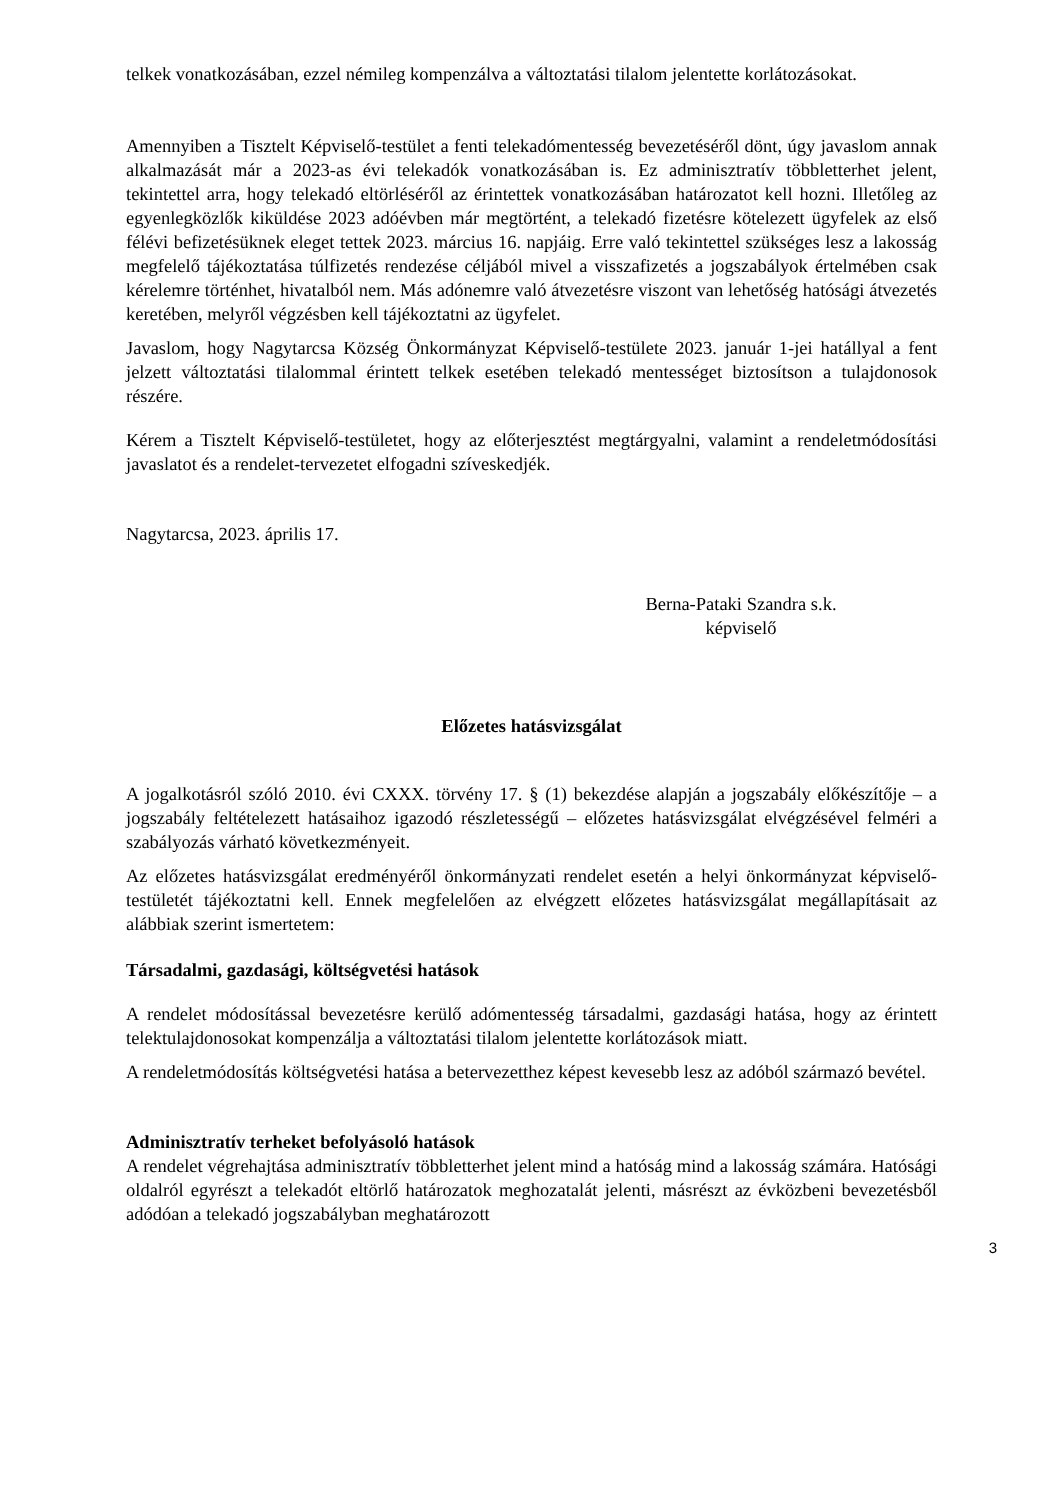telkek vonatkozásában, ezzel némileg kompenzálva a változtatási tilalom jelentette korlátozásokat.
Amennyiben a Tisztelt Képviselő-testület a fenti telekadómentesség bevezetéséről dönt, úgy javaslom annak alkalmazását már a 2023-as évi telekadók vonatkozásában is. Ez adminisztratív többletterhet jelent, tekintettel arra, hogy telekadó eltörléséről az érintettek vonatkozásában határozatot kell hozni. Illetőleg az egyenlegközlők kiküldése 2023 adóévben már megtörtént, a telekadó fizetésre kötelezett ügyfelek az első félévi befizetésüknek eleget tettek 2023. március 16. napjáig. Erre való tekintettel szükséges lesz a lakosság megfelelő tájékoztatása túlfizetés rendezése céljából mivel a visszafizetés a jogszabályok értelmében csak kérelemre történhet, hivatalból nem. Más adónemre való átvezetésre viszont van lehetőség hatósági átvezetés keretében, melyről végzésben kell tájékoztatni az ügyfelet.
Javaslom, hogy Nagytarcsa Község Önkormányzat Képviselő-testülete 2023. január 1-jei hatállyal a fent jelzett változtatási tilalommal érintett telkek esetében telekadó mentességet biztosítson a tulajdonosok részére.
Kérem a Tisztelt Képviselő-testületet, hogy az előterjesztést megtárgyalni, valamint a rendeletmódosítási javaslatot és a rendelet-tervezetet elfogadni szíveskedjék.
Nagytarcsa, 2023. április 17.
Berna-Pataki Szandra s.k.
képviselő
Előzetes hatásvizsgálat
A jogalkotásról szóló 2010. évi CXXX. törvény 17. § (1) bekezdése alapján a jogszabály előkészítője – a jogszabály feltételezett hatásaihoz igazodó részletességű – előzetes hatásvizsgálat elvégzésével felméri a szabályozás várható következményeit.
Az előzetes hatásvizsgálat eredményéről önkormányzati rendelet esetén a helyi önkormányzat képviselő-testületét tájékoztatni kell. Ennek megfelelően az elvégzett előzetes hatásvizsgálat megállapításait az alábbiak szerint ismertetem:
Társadalmi, gazdasági, költségvetési hatások
A rendelet módosítással bevezetésre kerülő adómentesség társadalmi, gazdasági hatása, hogy az érintett telektulajdonosokat kompenzálja a változtatási tilalom jelentette korlátozások miatt.
A rendeletmódosítás költségvetési hatása a betervezetthez képest kevesebb lesz az adóból származó bevétel.
Adminisztratív terheket befolyásoló hatások
A rendelet végrehajtása adminisztratív többletterhet jelent mind a hatóság mind a lakosság számára. Hatósági oldalról egyrészt a telekadót eltörlő határozatok meghozatalát jelenti, másrészt az évközbeni bevezetésből adódóan a telekadó jogszabályban meghatározott
3